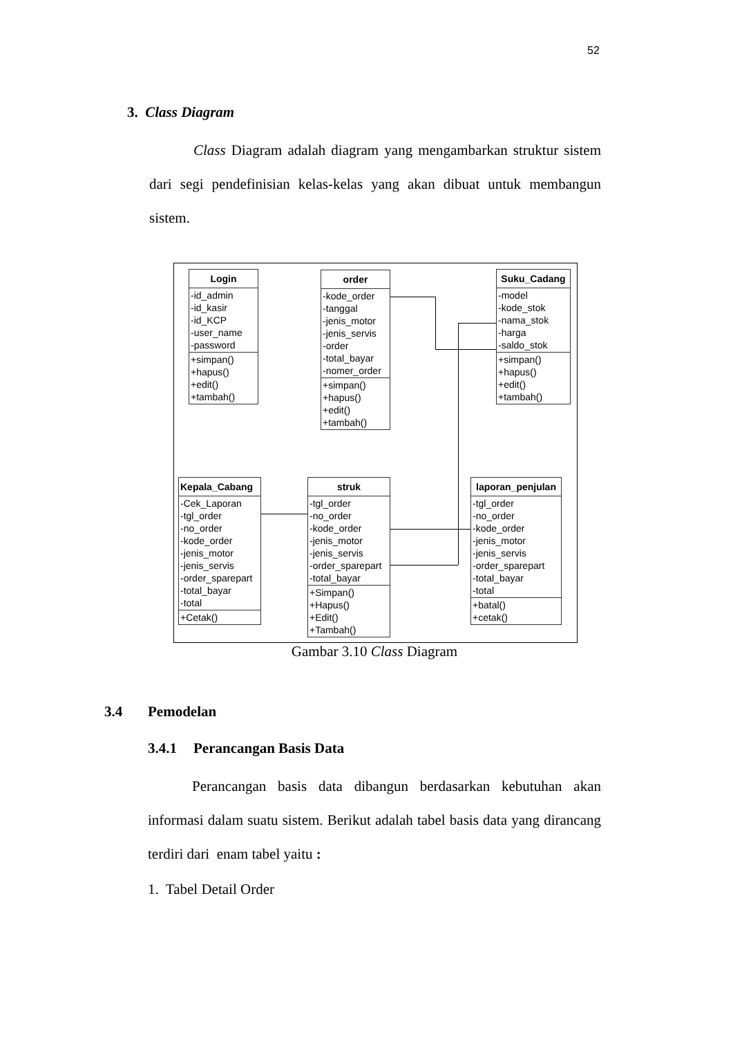52
3. Class Diagram
Class Diagram adalah diagram yang mengambarkan struktur sistem dari segi pendefinisian kelas-kelas yang akan dibuat untuk membangun sistem.
Login
-id_admin
-id_kasir
-id_KCP
-user_name
-password
+simpan()
+hapus()
+edit()
+tambah()
order
-kode_order
-tanggal
-jenis_motor
-jenis_servis
-order
-total_bayar
-nomer_order
+simpan()
+hapus()
+edit()
+tambah()
Suku_Cadang
-model
-kode_stok
-nama_stok
-harga
-saldo_stok
+simpan()
+hapus()
+edit()
+tambah()
Kepala_Cabang
-Cek_Laporan
-tgl_order
-no_order
-kode_order
-jenis_motor
-jenis_servis
-order_sparepart
-total_bayar
-total
+Cetak()
struk
-tgl_order
-no_order
-kode_order
-jenis_motor
-jenis_servis
-order_sparepart
-total_bayar
+Simpan()
+Hapus()
+Edit()
+Tambah()
laporan_penjulan
-tgl_order
-no_order
-kode_order
-jenis_motor
-jenis_servis
-order_sparepart
-total_bayar
-total
+batal()
+cetak()
Gambar 3.10 Class Diagram
3.4 Pemodelan
3.4.1 Perancangan Basis Data
Perancangan basis data dibangun berdasarkan kebutuhan akan informasi dalam suatu sistem. Berikut adalah tabel basis data yang dirancang terdiri dari enam tabel yaitu :
1. Tabel Detail Order